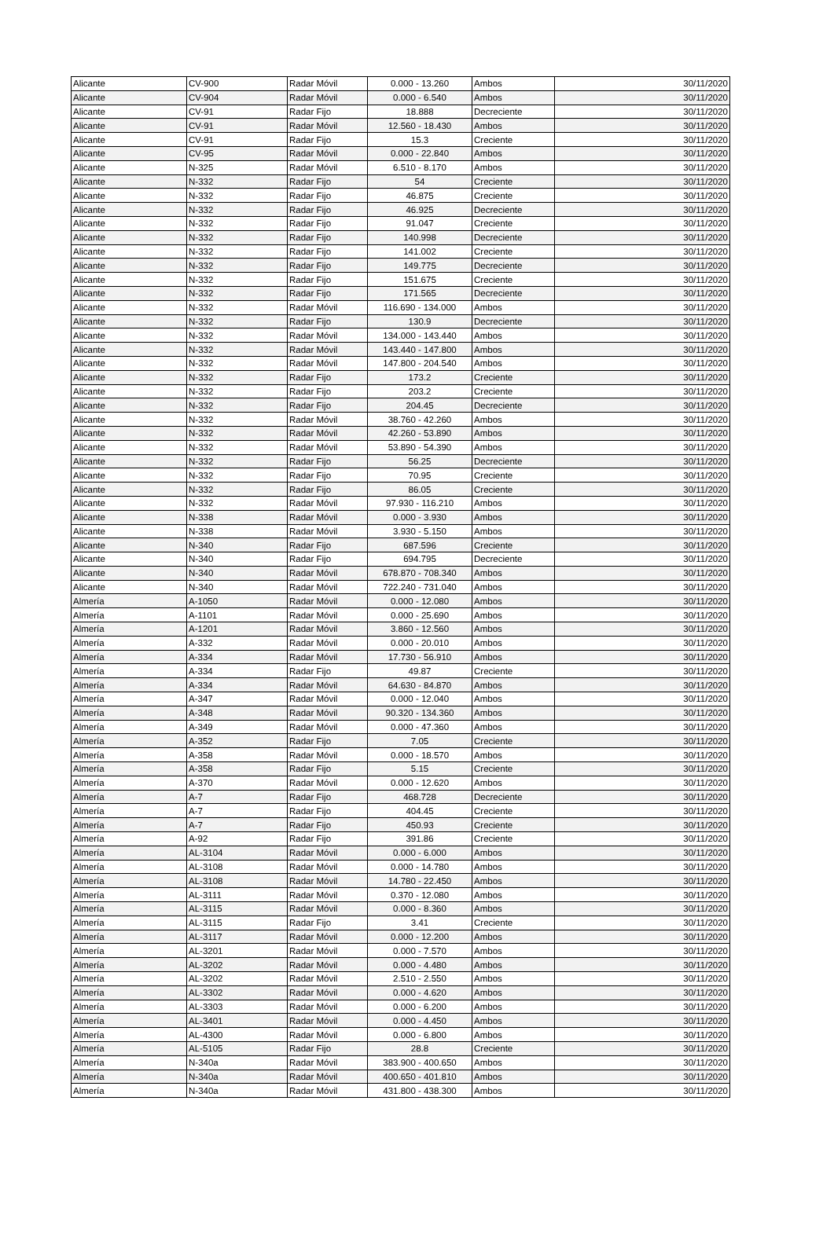| Alicante | CV-900 | Radar Móvil | 0.000 - 13.260 | Ambos | 30/11/2020 |
| Alicante | CV-904 | Radar Móvil | 0.000 - 6.540 | Ambos | 30/11/2020 |
| Alicante | CV-91 | Radar Fijo | 18.888 | Decreciente | 30/11/2020 |
| Alicante | CV-91 | Radar Móvil | 12.560 - 18.430 | Ambos | 30/11/2020 |
| Alicante | CV-91 | Radar Fijo | 15.3 | Creciente | 30/11/2020 |
| Alicante | CV-95 | Radar Móvil | 0.000 - 22.840 | Ambos | 30/11/2020 |
| Alicante | N-325 | Radar Móvil | 6.510 - 8.170 | Ambos | 30/11/2020 |
| Alicante | N-332 | Radar Fijo | 54 | Creciente | 30/11/2020 |
| Alicante | N-332 | Radar Fijo | 46.875 | Creciente | 30/11/2020 |
| Alicante | N-332 | Radar Fijo | 46.925 | Decreciente | 30/11/2020 |
| Alicante | N-332 | Radar Fijo | 91.047 | Creciente | 30/11/2020 |
| Alicante | N-332 | Radar Fijo | 140.998 | Decreciente | 30/11/2020 |
| Alicante | N-332 | Radar Fijo | 141.002 | Creciente | 30/11/2020 |
| Alicante | N-332 | Radar Fijo | 149.775 | Decreciente | 30/11/2020 |
| Alicante | N-332 | Radar Fijo | 151.675 | Creciente | 30/11/2020 |
| Alicante | N-332 | Radar Fijo | 171.565 | Decreciente | 30/11/2020 |
| Alicante | N-332 | Radar Móvil | 116.690 - 134.000 | Ambos | 30/11/2020 |
| Alicante | N-332 | Radar Fijo | 130.9 | Decreciente | 30/11/2020 |
| Alicante | N-332 | Radar Móvil | 134.000 - 143.440 | Ambos | 30/11/2020 |
| Alicante | N-332 | Radar Móvil | 143.440 - 147.800 | Ambos | 30/11/2020 |
| Alicante | N-332 | Radar Móvil | 147.800 - 204.540 | Ambos | 30/11/2020 |
| Alicante | N-332 | Radar Fijo | 173.2 | Creciente | 30/11/2020 |
| Alicante | N-332 | Radar Fijo | 203.2 | Creciente | 30/11/2020 |
| Alicante | N-332 | Radar Fijo | 204.45 | Decreciente | 30/11/2020 |
| Alicante | N-332 | Radar Móvil | 38.760 - 42.260 | Ambos | 30/11/2020 |
| Alicante | N-332 | Radar Móvil | 42.260 - 53.890 | Ambos | 30/11/2020 |
| Alicante | N-332 | Radar Móvil | 53.890 - 54.390 | Ambos | 30/11/2020 |
| Alicante | N-332 | Radar Fijo | 56.25 | Decreciente | 30/11/2020 |
| Alicante | N-332 | Radar Fijo | 70.95 | Creciente | 30/11/2020 |
| Alicante | N-332 | Radar Fijo | 86.05 | Creciente | 30/11/2020 |
| Alicante | N-332 | Radar Móvil | 97.930 - 116.210 | Ambos | 30/11/2020 |
| Alicante | N-338 | Radar Móvil | 0.000 - 3.930 | Ambos | 30/11/2020 |
| Alicante | N-338 | Radar Móvil | 3.930 - 5.150 | Ambos | 30/11/2020 |
| Alicante | N-340 | Radar Fijo | 687.596 | Creciente | 30/11/2020 |
| Alicante | N-340 | Radar Fijo | 694.795 | Decreciente | 30/11/2020 |
| Alicante | N-340 | Radar Móvil | 678.870 - 708.340 | Ambos | 30/11/2020 |
| Alicante | N-340 | Radar Móvil | 722.240 - 731.040 | Ambos | 30/11/2020 |
| Almería | A-1050 | Radar Móvil | 0.000 - 12.080 | Ambos | 30/11/2020 |
| Almería | A-1101 | Radar Móvil | 0.000 - 25.690 | Ambos | 30/11/2020 |
| Almería | A-1201 | Radar Móvil | 3.860 - 12.560 | Ambos | 30/11/2020 |
| Almería | A-332 | Radar Móvil | 0.000 - 20.010 | Ambos | 30/11/2020 |
| Almería | A-334 | Radar Móvil | 17.730 - 56.910 | Ambos | 30/11/2020 |
| Almería | A-334 | Radar Fijo | 49.87 | Creciente | 30/11/2020 |
| Almería | A-334 | Radar Móvil | 64.630 - 84.870 | Ambos | 30/11/2020 |
| Almería | A-347 | Radar Móvil | 0.000 - 12.040 | Ambos | 30/11/2020 |
| Almería | A-348 | Radar Móvil | 90.320 - 134.360 | Ambos | 30/11/2020 |
| Almería | A-349 | Radar Móvil | 0.000 - 47.360 | Ambos | 30/11/2020 |
| Almería | A-352 | Radar Fijo | 7.05 | Creciente | 30/11/2020 |
| Almería | A-358 | Radar Móvil | 0.000 - 18.570 | Ambos | 30/11/2020 |
| Almería | A-358 | Radar Fijo | 5.15 | Creciente | 30/11/2020 |
| Almería | A-370 | Radar Móvil | 0.000 - 12.620 | Ambos | 30/11/2020 |
| Almería | A-7 | Radar Fijo | 468.728 | Decreciente | 30/11/2020 |
| Almería | A-7 | Radar Fijo | 404.45 | Creciente | 30/11/2020 |
| Almería | A-7 | Radar Fijo | 450.93 | Creciente | 30/11/2020 |
| Almería | A-92 | Radar Fijo | 391.86 | Creciente | 30/11/2020 |
| Almería | AL-3104 | Radar Móvil | 0.000 - 6.000 | Ambos | 30/11/2020 |
| Almería | AL-3108 | Radar Móvil | 0.000 - 14.780 | Ambos | 30/11/2020 |
| Almería | AL-3108 | Radar Móvil | 14.780 - 22.450 | Ambos | 30/11/2020 |
| Almería | AL-3111 | Radar Móvil | 0.370 - 12.080 | Ambos | 30/11/2020 |
| Almería | AL-3115 | Radar Móvil | 0.000 - 8.360 | Ambos | 30/11/2020 |
| Almería | AL-3115 | Radar Fijo | 3.41 | Creciente | 30/11/2020 |
| Almería | AL-3117 | Radar Móvil | 0.000 - 12.200 | Ambos | 30/11/2020 |
| Almería | AL-3201 | Radar Móvil | 0.000 - 7.570 | Ambos | 30/11/2020 |
| Almería | AL-3202 | Radar Móvil | 0.000 - 4.480 | Ambos | 30/11/2020 |
| Almería | AL-3202 | Radar Móvil | 2.510 - 2.550 | Ambos | 30/11/2020 |
| Almería | AL-3302 | Radar Móvil | 0.000 - 4.620 | Ambos | 30/11/2020 |
| Almería | AL-3303 | Radar Móvil | 0.000 - 6.200 | Ambos | 30/11/2020 |
| Almería | AL-3401 | Radar Móvil | 0.000 - 4.450 | Ambos | 30/11/2020 |
| Almería | AL-4300 | Radar Móvil | 0.000 - 6.800 | Ambos | 30/11/2020 |
| Almería | AL-5105 | Radar Fijo | 28.8 | Creciente | 30/11/2020 |
| Almería | N-340a | Radar Móvil | 383.900 - 400.650 | Ambos | 30/11/2020 |
| Almería | N-340a | Radar Móvil | 400.650 - 401.810 | Ambos | 30/11/2020 |
| Almería | N-340a | Radar Móvil | 431.800 - 438.300 | Ambos | 30/11/2020 |